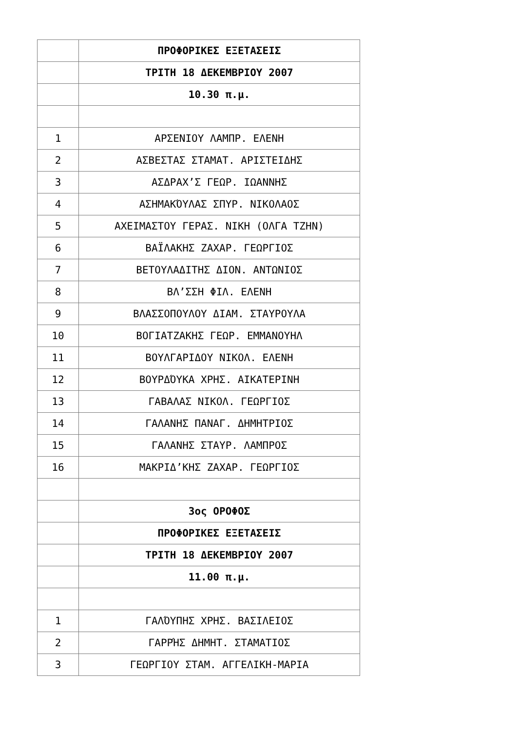| | ΠΡΟΦΟΡΙΚΕΣ ΕΞΕΤΑΣΕΙΣ |
| | ΤΡΙΤΗ 18 ΔΕΚΕΜΒΡΙΟΥ 2007 |
| | 10.30 π.μ. |
| 1 | ΑΡΣΕΝΙΟΥ ΛΑΜΠΡ. ΕΛΕΝΗ |
| 2 | ΑΣΒΕΣΤΑΣ ΣΤΑΜΑΤ. ΑΡΙΣΤΕΙΔΗΣ |
| 3 | ΑΣΔΡΑΧ’Σ ΓΕΩΡ. ΙΩΑΝΝΗΣ |
| 4 | ΑΣΗΜΑΚΌΥΛΑΣ ΣΠΥΡ. ΝΙΚΟΛΑΟΣ |
| 5 | ΑΧΕΙΜΑΣΤΟΥ ΓΕΡΑΣ. ΝΙΚΗ (ΟΛΓΑ ΤΖΗΝ) |
| 6 | ΒΑΪΛΑΚΗΣ ΖΑΧΑΡ. ΓΕΩΡΓΙΟΣ |
| 7 | ΒΕΤΟΥΛΑΔΙΤΗΣ ΔΙΟΝ. ΑΝΤΩΝΙΟΣ |
| 8 | ΒΛ’ΣΣΗ ΦΙΛ. ΕΛΕΝΗ |
| 9 | ΒΛΑΣΣΟΠΟΥΛΟΥ ΔΙΑΜ. ΣΤΑΥΡΟΥΛΑ |
| 10 | ΒΟΓΙΑΤΖΑΚΗΣ ΓΕΩΡ. ΕΜΜΑΝΟΥΗΛ |
| 11 | ΒΟΥΛΓΑΡΙΔΟΥ ΝΙΚΟΛ. ΕΛΕΝΗ |
| 12 | ΒΟΥΡΔΌΥΚΑ ΧΡΗΣ. ΑΙΚΑΤΕΡΙΝΗ |
| 13 | ΓΑΒΑΛΑΣ ΝΙΚΟΛ. ΓΕΩΡΓΙΟΣ |
| 14 | ΓΑΛΑΝΗΣ ΠΑΝΑΓ. ΔΗΜΗΤΡΙΟΣ |
| 15 | ΓΑΛΑΝΗΣ ΣΤΑΥΡ. ΛΑΜΠΡΟΣ |
| 16 | ΜΑΚΡΙΔ’ΚΗΣ ΖΑΧΑΡ. ΓΕΩΡΓΙΟΣ |
| | 3ος ΟΡΟΦΟΣ |
| | ΠΡΟΦΟΡΙΚΕΣ ΕΞΕΤΑΣΕΙΣ |
| | ΤΡΙΤΗ 18 ΔΕΚΕΜΒΡΙΟΥ 2007 |
| | 11.00 π.μ. |
| 1 | ΓΑΛΌΥΠΗΣ ΧΡΗΣ. ΒΑΣΙΛΕΙΟΣ |
| 2 | ΓΑΡΡΉΣ ΔΗΜΗΤ. ΣΤΑΜΑΤΙΟΣ |
| 3 | ΓΕΩΡΓΙΟΥ ΣΤΑΜ. ΑΓΓΕΛΙΚΗ-ΜΑΡΙΑ |